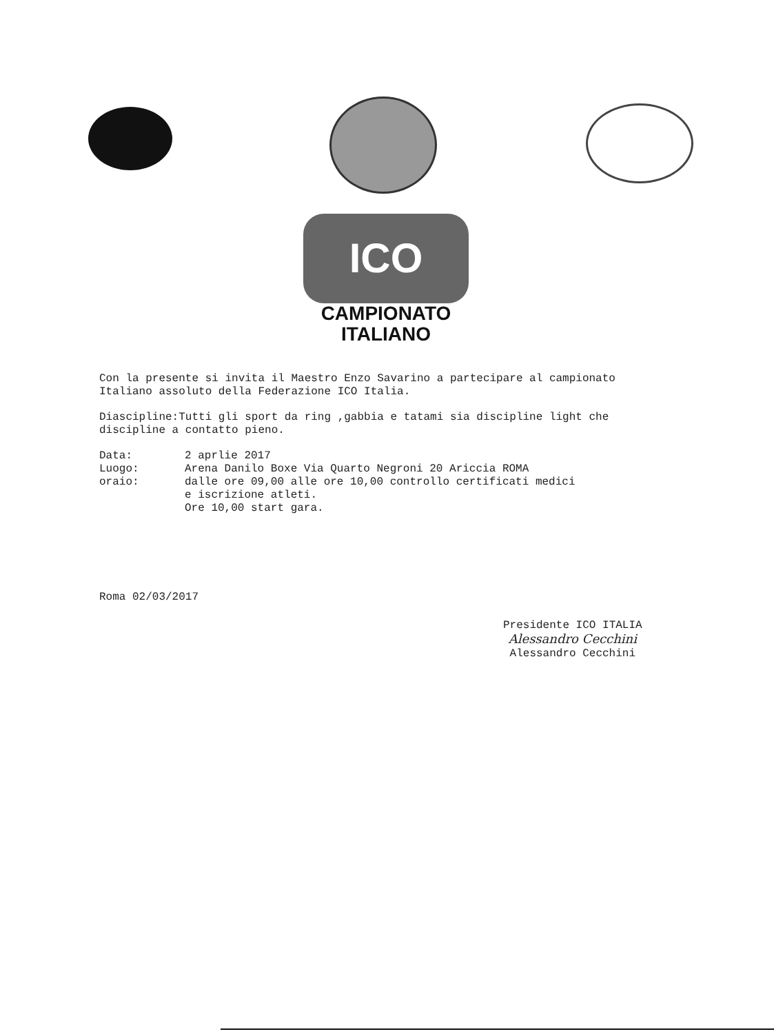ICO
CAMPIONATO
ITALIANO
Con la presente si invita il Maestro Enzo Savarino a partecipare al campionato Italiano assoluto della Federazione ICO Italia.
Diascipline:Tutti gli sport da ring ,gabbia e tatami sia discipline light che discipline a contatto pieno.
| Data: | 2 aprlie 2017 |
| Luogo: | Arena Danilo Boxe Via Quarto Negroni 20 Ariccia ROMA |
| oraio: | dalle ore 09,00 alle ore 10,00 controllo certificati medici e iscrizione atleti. Ore 10,00 start gara. |
Roma 02/03/2017
Presidente ICO ITALIA
Alessandro Cecchini
Alessandro Cecchini